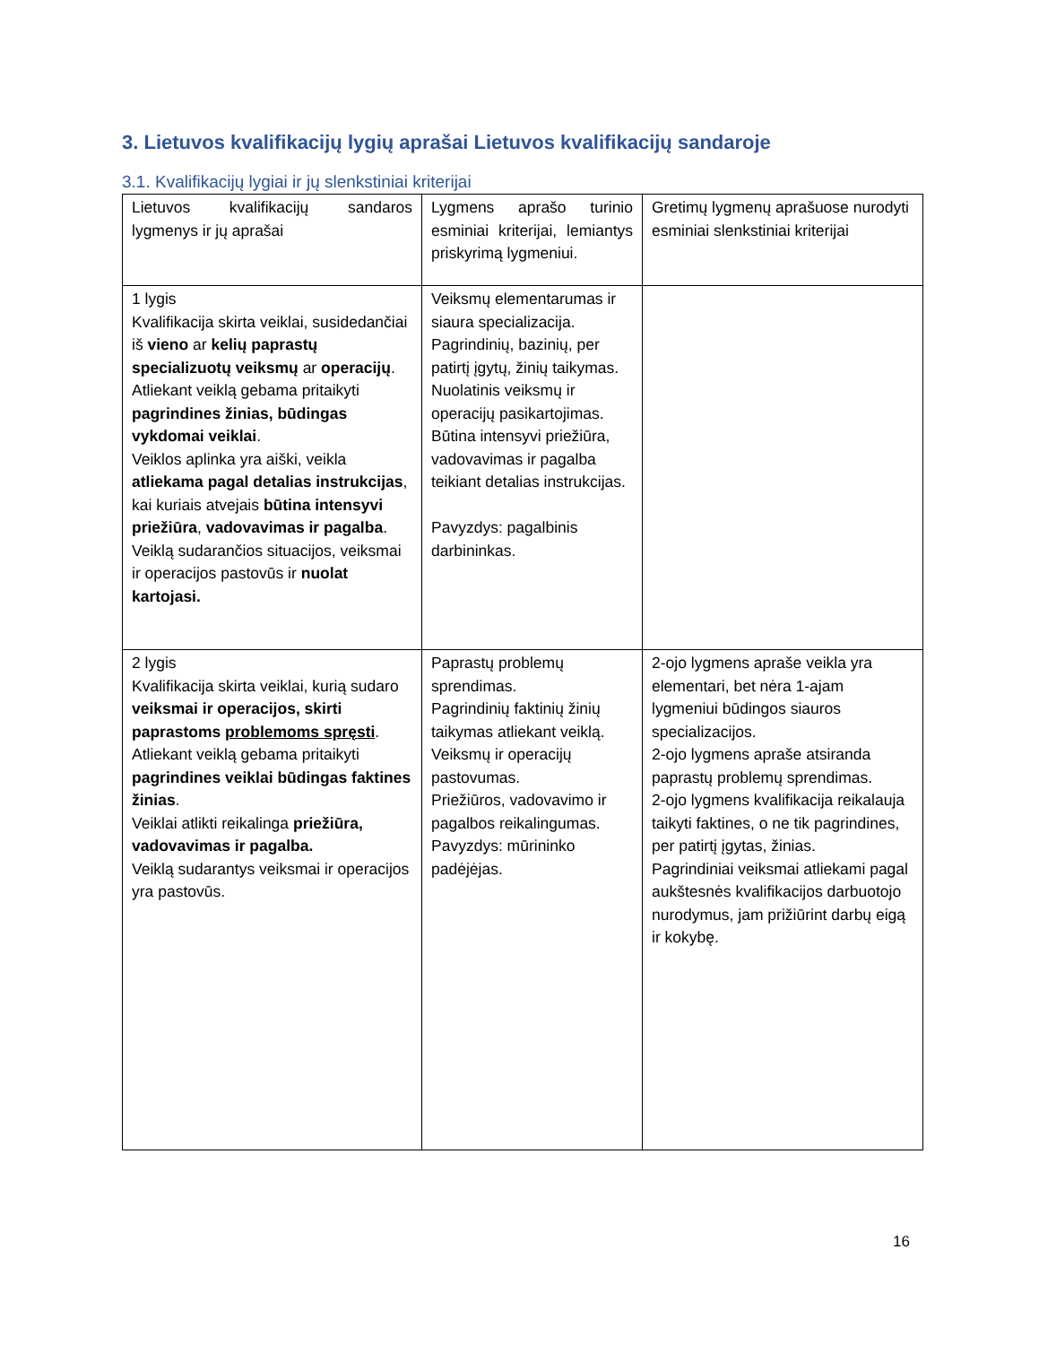3. Lietuvos kvalifikacijų lygių aprašai Lietuvos kvalifikacijų sandaroje
3.1. Kvalifikacijų lygiai ir jų slenkstiniai kriterijai
| Lietuvos kvalifikacijų sandaros lygmenys ir jų aprašai | Lygmens aprašo turinio esminiai kriterijai, lemiantys priskyrimą lygmeniui. | Gretimų lygmenų aprašuose nurodyti esminiai slenkstiniai kriterijai |
| 1 lygis Kvalifikacija skirta veiklai, susidedančiai iš vieno ar kelių paprastų specializuotų veiksmų ar operacijų . Atliekant veiklą gebama pritaikyti pagrindines žinias, būdingas vykdomai veiklai . Veiklos aplinka yra aiški, veikla atliekama pagal detalias instrukcijas , kai kuriais atvejais būtina intensyvi priežiūra , vadovavimas ir pagalba . Veiklą sudarančios situacijos, veiksmai ir operacijos pastovūs ir nuolat kartojasi. | Veiksmų elementarumas ir siaura specializacija. Pagrindinių, bazinių, per patirtį įgytų, žinių taikymas. Nuolatinis veiksmų ir operacijų pasikartojimas. Būtina intensyvi priežiūra, vadovavimas ir pagalba teikiant detalias instrukcijas. Pavyzdys: pagalbinis darbininkas. | |
| 2 lygis Kvalifikacija skirta veiklai, kurią sudaro veiksmai ir operacijos, skirti paprastoms problemoms spręsti . Atliekant veiklą gebama pritaikyti pagrindines veiklai būdingas faktines žinias . Veiklai atlikti reikalinga priežiūra, vadovavimas ir pagalba. Veiklą sudarantys veiksmai ir operacijos yra pastovūs. | Paprastų problemų sprendimas. Pagrindinių faktinių žinių taikymas atliekant veiklą. Veiksmų ir operacijų pastovumas. Priežiūros, vadovavimo ir pagalbos reikalingumas. Pavyzdys: mūrininko padėjėjas. | 2-ojo lygmens apraše veikla yra elementari, bet nėra 1-ajam lygmeniui būdingos siauros specializacijos. 2-ojo lygmens apraše atsiranda paprastų problemų sprendimas. 2-ojo lygmens kvalifikacija reikalauja taikyti faktines, o ne tik pagrindines, per patirtį įgytas, žinias. Pagrindiniai veiksmai atliekami pagal aukštesnės kvalifikacijos darbuotojo nurodymus, jam prižiūrint darbų eigą ir kokybę. |
16